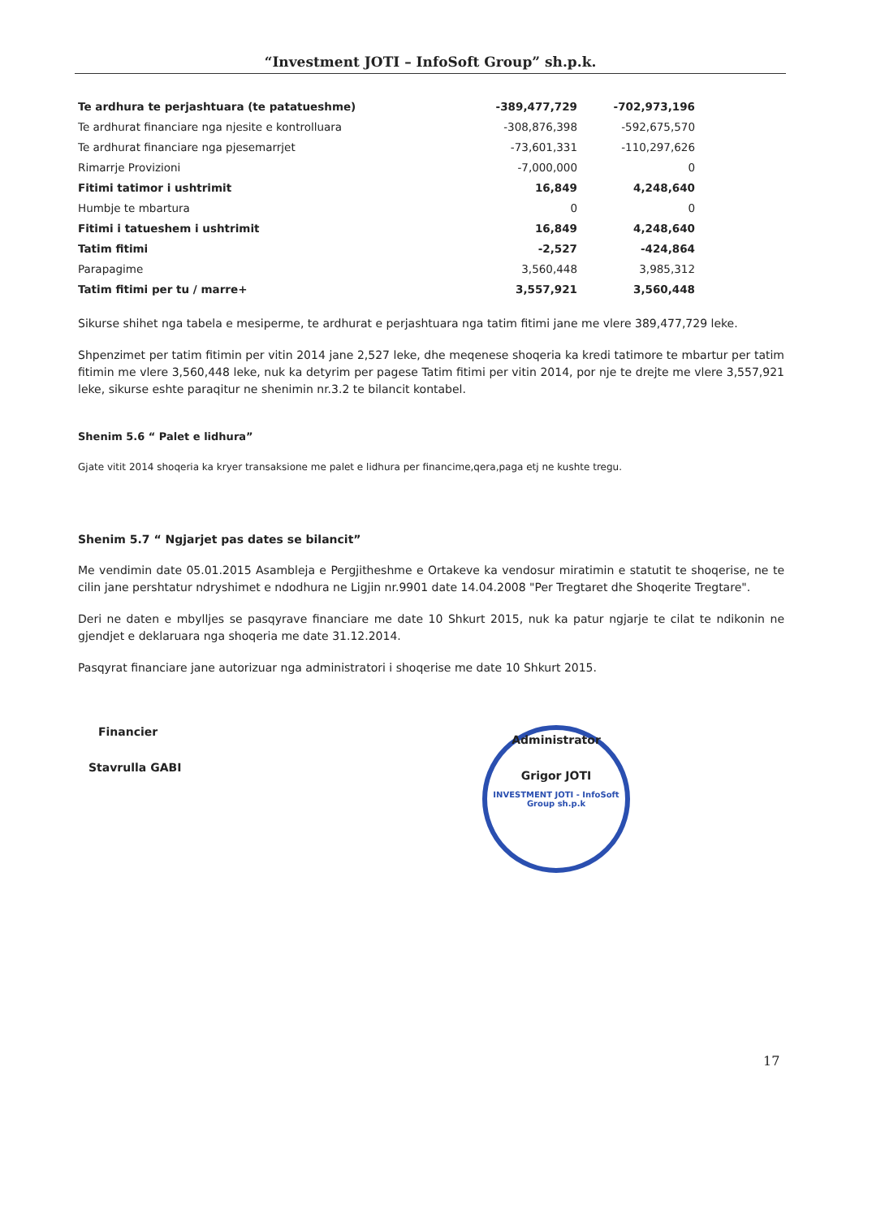“Investment JOTI – InfoSoft Group” sh.p.k.
| Te ardhura te perjashtuara (te patatueshme) | -389,477,729 | -702,973,196 |
| Te ardhurat financiare nga njesite e kontrolluara | -308,876,398 | -592,675,570 |
| Te ardhurat financiare nga pjesemarrjet | -73,601,331 | -110,297,626 |
| Rimarrje Provizioni | -7,000,000 | 0 |
| Fitimi tatimor i ushtrimit | 16,849 | 4,248,640 |
| Humbje te mbartura | 0 | 0 |
| Fitimi i tatueshem i ushtrimit | 16,849 | 4,248,640 |
| Tatim fitimi | -2,527 | -424,864 |
| Parapagime | 3,560,448 | 3,985,312 |
| Tatim fitimi per tu / marre+ | 3,557,921 | 3,560,448 |
Sikurse shihet nga tabela e mesiperme, te ardhurat e perjashtuara nga tatim fitimi jane me vlere 389,477,729 leke.
Shpenzimet per tatim fitimin per vitin 2014 jane 2,527 leke, dhe meqenese shoqeria ka kredi tatimore te mbartur per tatim fitimin me vlere 3,560,448 leke, nuk ka detyrim per pagese Tatim fitimi per vitin 2014, por nje te drejte me vlere 3,557,921 leke, sikurse eshte paraqitur ne shenimin nr.3.2 te bilancit kontabel.
Shenim 5.6 “ Palet e lidhura”
Gjate vitit 2014 shoqeria ka kryer transaksione me palet e lidhura per financime,qera,paga etj ne kushte tregu.
Shenim 5.7 “ Ngjarjet pas dates se bilancit”
Me vendimin date 05.01.2015 Asambleja e Pergjitheshme e Ortakeve ka vendosur miratimin e statutit te shoqerise, ne te cilin jane pershtatur ndryshimet e ndodhura ne Ligjin nr.9901 date 14.04.2008 "Per Tregtaret dhe Shoqerite Tregtare".
Deri ne daten e mbylljes se pasqyrave financiare me date 10 Shkurt 2015, nuk ka patur ngjarje te cilat te ndikonin ne gjendjet e deklaruara nga shoqeria me date 31.12.2014.
Pasqyrat financiare jane autorizuar nga administratori i shoqerise me date 10 Shkurt 2015.
Financier
Stavrulla GABI
Administrator
Grigor JOTI
INVESTMENT JOTI - InfoSoft Group sh.p.k
17